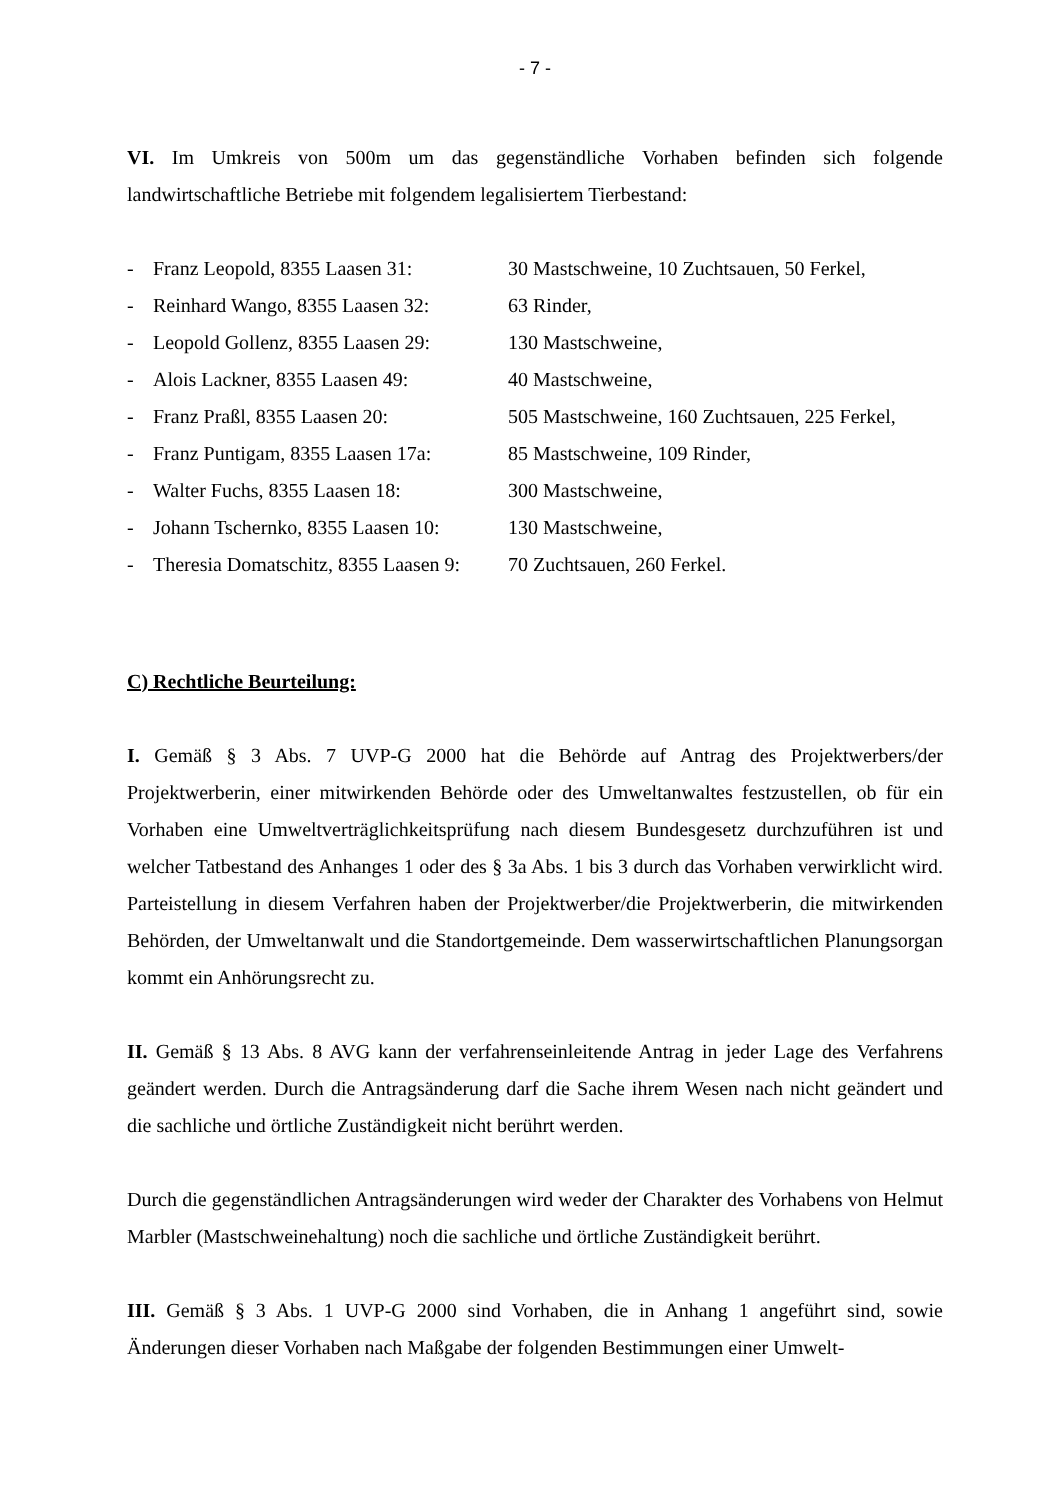- 7 -
VI. Im Umkreis von 500m um das gegenständliche Vorhaben befinden sich folgende landwirtschaftliche Betriebe mit folgendem legalisiertem Tierbestand:
| - | Franz Leopold, 8355 Laasen 31: | 30 Mastschweine, 10 Zuchtsauen, 50 Ferkel, |
| - | Reinhard Wango, 8355 Laasen 32: | 63 Rinder, |
| - | Leopold Gollenz, 8355 Laasen 29: | 130 Mastschweine, |
| - | Alois Lackner, 8355 Laasen 49: | 40 Mastschweine, |
| - | Franz Praßl, 8355 Laasen 20: | 505 Mastschweine, 160 Zuchtsauen, 225 Ferkel, |
| - | Franz Puntigam, 8355 Laasen 17a: | 85 Mastschweine, 109 Rinder, |
| - | Walter Fuchs, 8355 Laasen 18: | 300 Mastschweine, |
| - | Johann Tschernko, 8355 Laasen 10: | 130 Mastschweine, |
| - | Theresia Domatschitz, 8355 Laasen 9: | 70 Zuchtsauen, 260 Ferkel. |
C) Rechtliche Beurteilung:
I. Gemäß § 3 Abs. 7 UVP-G 2000 hat die Behörde auf Antrag des Projektwerbers/der Projektwerberin, einer mitwirkenden Behörde oder des Umweltanwaltes festzustellen, ob für ein Vorhaben eine Umweltverträglichkeitsprüfung nach diesem Bundesgesetz durchzuführen ist und welcher Tatbestand des Anhanges 1 oder des § 3a Abs. 1 bis 3 durch das Vorhaben verwirklicht wird. Parteistellung in diesem Verfahren haben der Projektwerber/die Projektwerberin, die mitwirkenden Behörden, der Umweltanwalt und die Standortgemeinde. Dem wasserwirtschaftlichen Planungsorgan kommt ein Anhörungsrecht zu.
II. Gemäß § 13 Abs. 8 AVG kann der verfahrenseinleitende Antrag in jeder Lage des Verfahrens geändert werden. Durch die Antragsänderung darf die Sache ihrem Wesen nach nicht geändert und die sachliche und örtliche Zuständigkeit nicht berührt werden.
Durch die gegenständlichen Antragsänderungen wird weder der Charakter des Vorhabens von Helmut Marbler (Mastschweinehaltung) noch die sachliche und örtliche Zuständigkeit berührt.
III. Gemäß § 3 Abs. 1 UVP-G 2000 sind Vorhaben, die in Anhang 1 angeführt sind, sowie Änderungen dieser Vorhaben nach Maßgabe der folgenden Bestimmungen einer Umwelt-